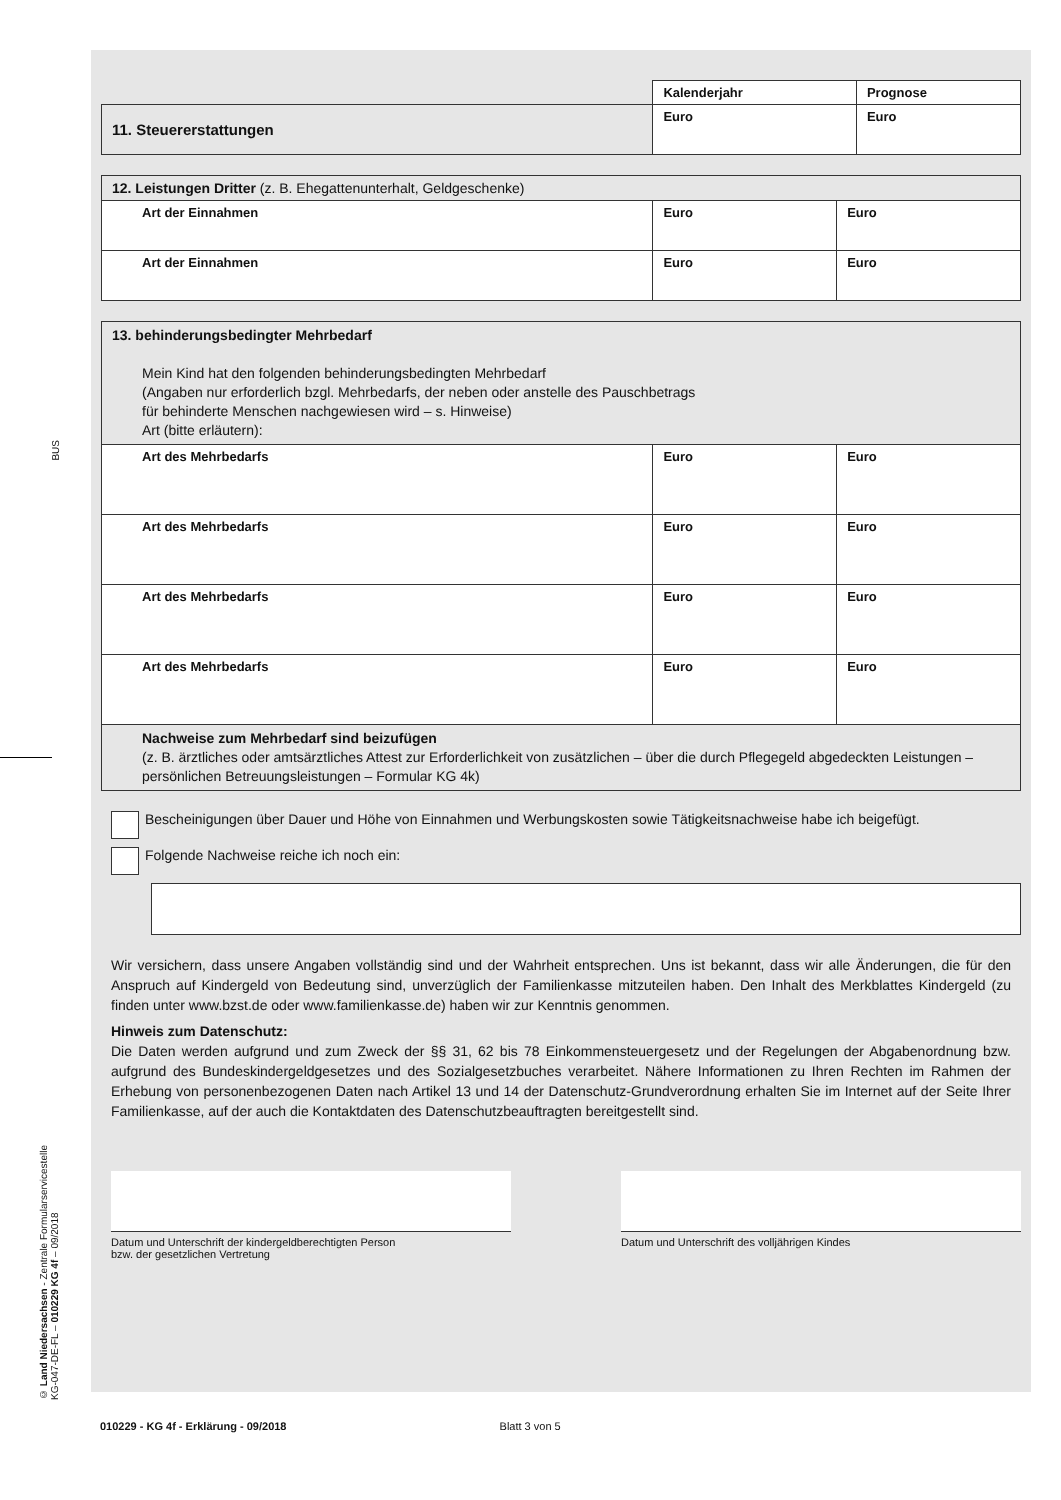BUS
© Land Niedersachsen - Zentrale Formularservicestelle
KG-047-DE-FL – 010229 KG 4f – 09/2018
| | Kalenderjahr | Prognose |
| 11. Steuererstattungen | Euro | Euro |
| 12. Leistungen Dritter (z. B. Ehegattenunterhalt, Geldgeschenke) | | |
| Art der Einnahmen | Euro | Euro |
| Art der Einnahmen | Euro | Euro |
| 13. behinderungsbedingter Mehrbedarf Mein Kind hat den folgenden behinderungsbedingten Mehrbedarf (Angaben nur erforderlich bzgl. Mehrbedarfs, der neben oder anstelle des Pauschbetrags für behinderte Menschen nachgewiesen wird – s. Hinweise) Art (bitte erläutern): | | |
| Art des Mehrbedarfs | Euro | Euro |
| Art des Mehrbedarfs | Euro | Euro |
| Art des Mehrbedarfs | Euro | Euro |
| Art des Mehrbedarfs | Euro | Euro |
| Nachweise zum Mehrbedarf sind beizufügen (z. B. ärztliches oder amtsärztliches Attest zur Erforderlichkeit von zusätzlichen – über die durch Pflegegeld abgedeckten Leistungen – persönlichen Betreuungsleistungen – Formular KG 4k) | | |
Bescheinigungen über Dauer und Höhe von Einnahmen und Werbungskosten sowie Tätigkeitsnachweise habe ich beigefügt.
Folgende Nachweise reiche ich noch ein:
Wir versichern, dass unsere Angaben vollständig sind und der Wahrheit entsprechen. Uns ist bekannt, dass wir alle Änderungen, die für den Anspruch auf Kindergeld von Bedeutung sind, unverzüglich der Familienkasse mitzuteilen haben. Den Inhalt des Merkblattes Kindergeld (zu finden unter www.bzst.de oder www.familienkasse.de) haben wir zur Kenntnis genommen.
Hinweis zum Datenschutz:
Die Daten werden aufgrund und zum Zweck der §§ 31, 62 bis 78 Einkommensteuergesetz und der Regelungen der Abgabenordnung bzw. aufgrund des Bundeskindergeldgesetzes und des Sozialgesetzbuches verarbeitet. Nähere Informationen zu Ihren Rechten im Rahmen der Erhebung von personenbezogenen Daten nach Artikel 13 und 14 der Datenschutz-Grundverordnung erhalten Sie im Internet auf der Seite Ihrer Familienkasse, auf der auch die Kontaktdaten des Datenschutzbeauftragten bereitgestellt sind.
Datum und Unterschrift der kindergeldberechtigten Person
bzw. der gesetzlichen Vertretung
Datum und Unterschrift des volljährigen Kindes
010229 - KG 4f - Erklärung - 09/2018 Blatt 3 von 5